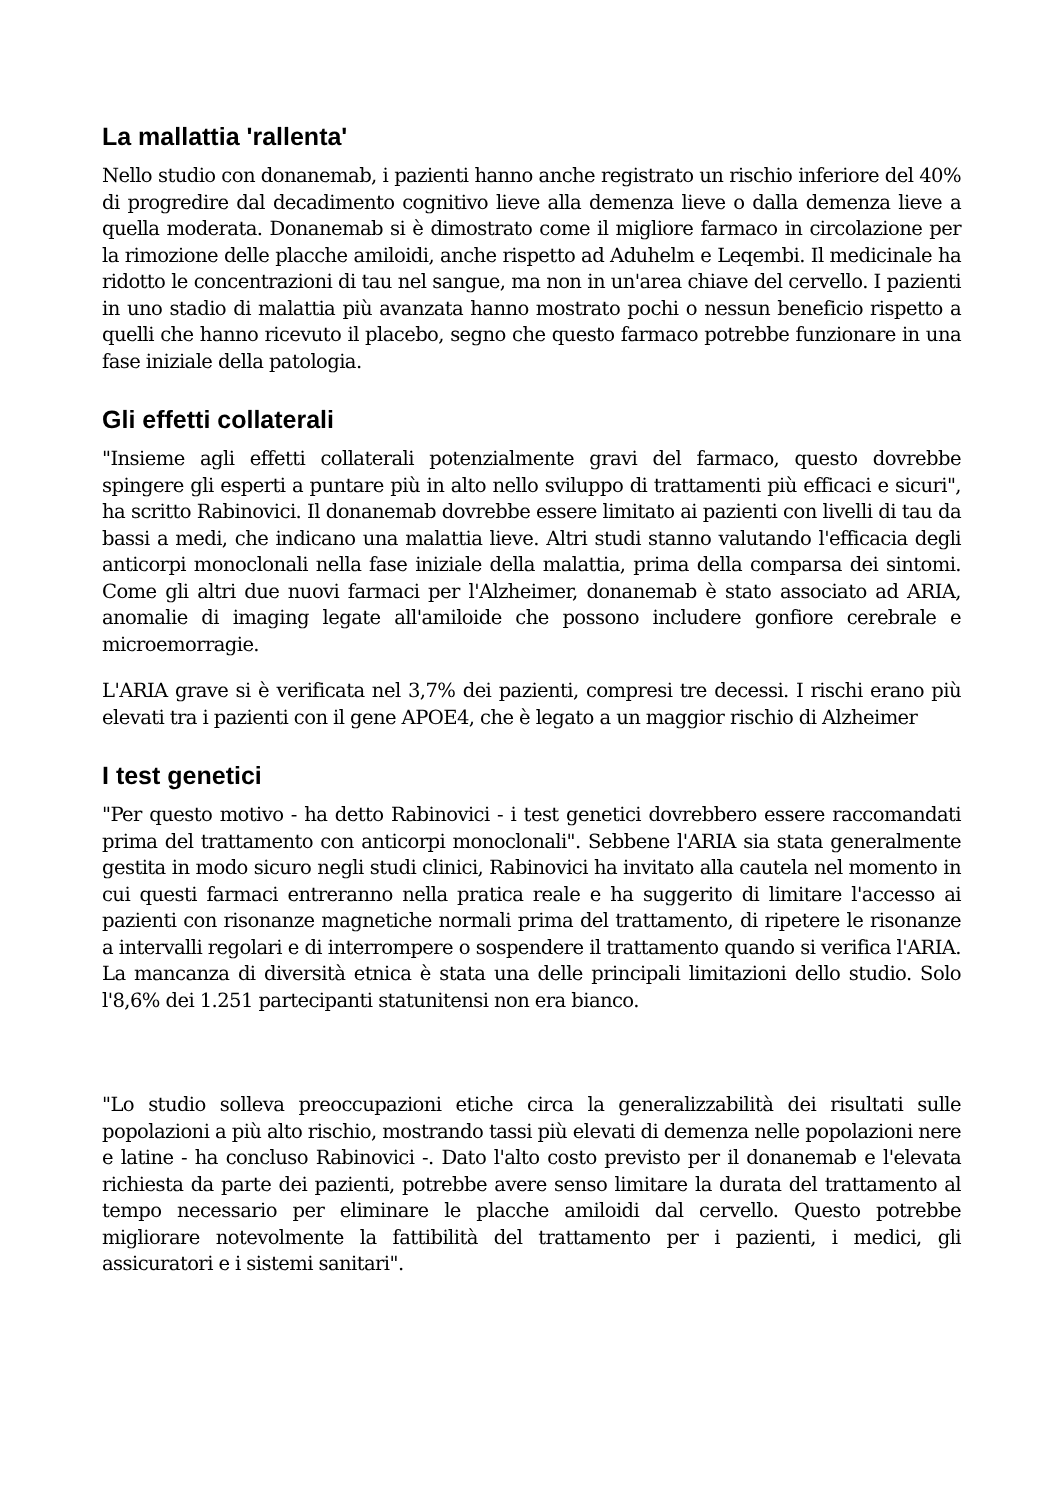La mallattia 'rallenta'
Nello studio con donanemab, i pazienti hanno anche registrato un rischio inferiore del 40% di progredire dal decadimento cognitivo lieve alla demenza lieve o dalla demenza lieve a quella moderata. Donanemab si è dimostrato come il migliore farmaco in circolazione per la rimozione delle placche amiloidi, anche rispetto ad Aduhelm e Leqembi. Il medicinale ha ridotto le concentrazioni di tau nel sangue, ma non in un'area chiave del cervello. I pazienti in uno stadio di malattia più avanzata hanno mostrato pochi o nessun beneficio rispetto a quelli che hanno ricevuto il placebo, segno che questo farmaco potrebbe funzionare in una fase iniziale della patologia.
Gli effetti collaterali
"Insieme agli effetti collaterali potenzialmente gravi del farmaco, questo dovrebbe spingere gli esperti a puntare più in alto nello sviluppo di trattamenti più efficaci e sicuri", ha scritto Rabinovici. Il donanemab dovrebbe essere limitato ai pazienti con livelli di tau da bassi a medi, che indicano una malattia lieve. Altri studi stanno valutando l'efficacia degli anticorpi monoclonali nella fase iniziale della malattia, prima della comparsa dei sintomi. Come gli altri due nuovi farmaci per l'Alzheimer, donanemab è stato associato ad ARIA, anomalie di imaging legate all'amiloide che possono includere gonfiore cerebrale e microemorragie.
L'ARIA grave si è verificata nel 3,7% dei pazienti, compresi tre decessi. I rischi erano più elevati tra i pazienti con il gene APOE4, che è legato a un maggior rischio di Alzheimer
I test genetici
"Per questo motivo - ha detto Rabinovici - i test genetici dovrebbero essere raccomandati prima del trattamento con anticorpi monoclonali". Sebbene l'ARIA sia stata generalmente gestita in modo sicuro negli studi clinici, Rabinovici ha invitato alla cautela nel momento in cui questi farmaci entreranno nella pratica reale e ha suggerito di limitare l'accesso ai pazienti con risonanze magnetiche normali prima del trattamento, di ripetere le risonanze a intervalli regolari e di interrompere o sospendere il trattamento quando si verifica l'ARIA. La mancanza di diversità etnica è stata una delle principali limitazioni dello studio. Solo l'8,6% dei 1.251 partecipanti statunitensi non era bianco.
"Lo studio solleva preoccupazioni etiche circa la generalizzabilità dei risultati sulle popolazioni a più alto rischio, mostrando tassi più elevati di demenza nelle popolazioni nere e latine - ha concluso Rabinovici -. Dato l'alto costo previsto per il donanemab e l'elevata richiesta da parte dei pazienti, potrebbe avere senso limitare la durata del trattamento al tempo necessario per eliminare le placche amiloidi dal cervello. Questo potrebbe migliorare notevolmente la fattibilità del trattamento per i pazienti, i medici, gli assicuratori e i sistemi sanitari".